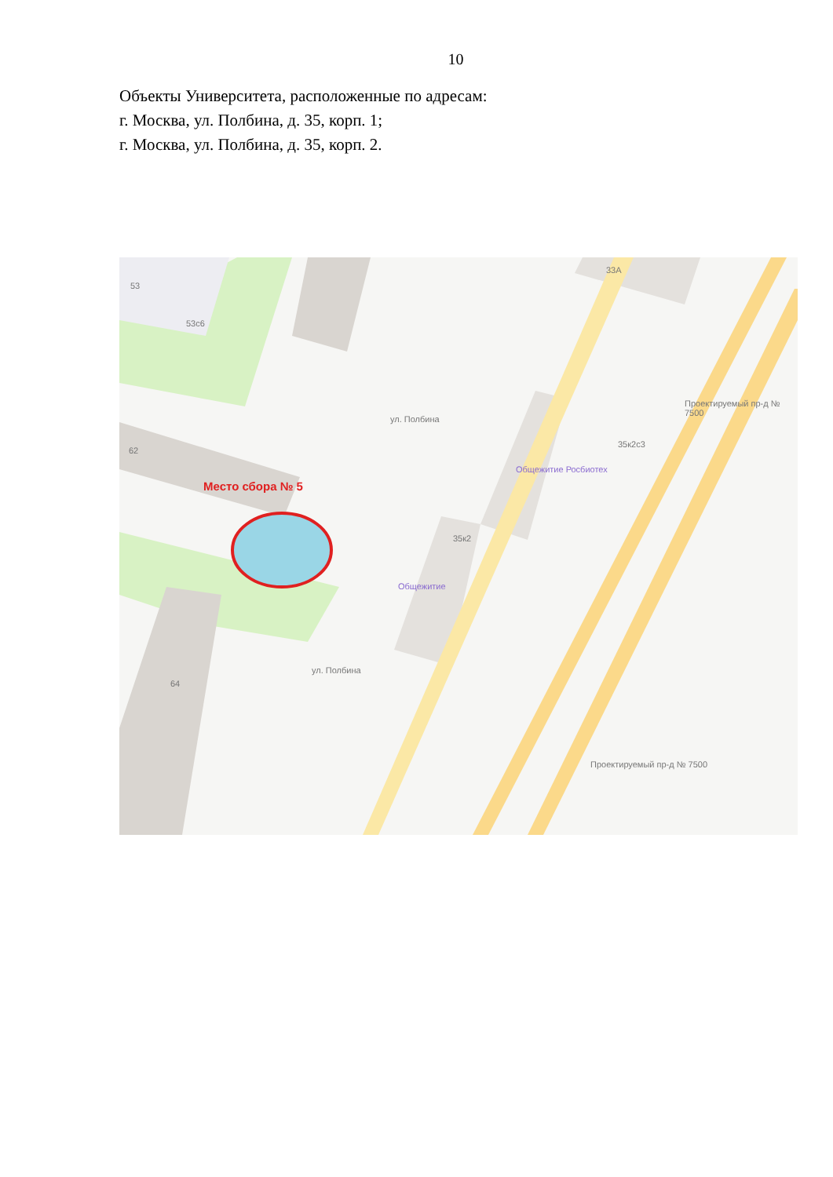10
Объекты Университета, расположенные по адресам:
г. Москва, ул. Полбина, д. 35, корп. 1;
г. Москва, ул. Полбина, д. 35, корп. 2.
53
53с6
33А
62
35к2с3
Общежитие Росбиотех
35к2
Общежитие
64
ул. Полбина
ул. Полбина
Проектируемый пр-д № 7500
Проектируемый пр-д № 7500
Место сбора № 5